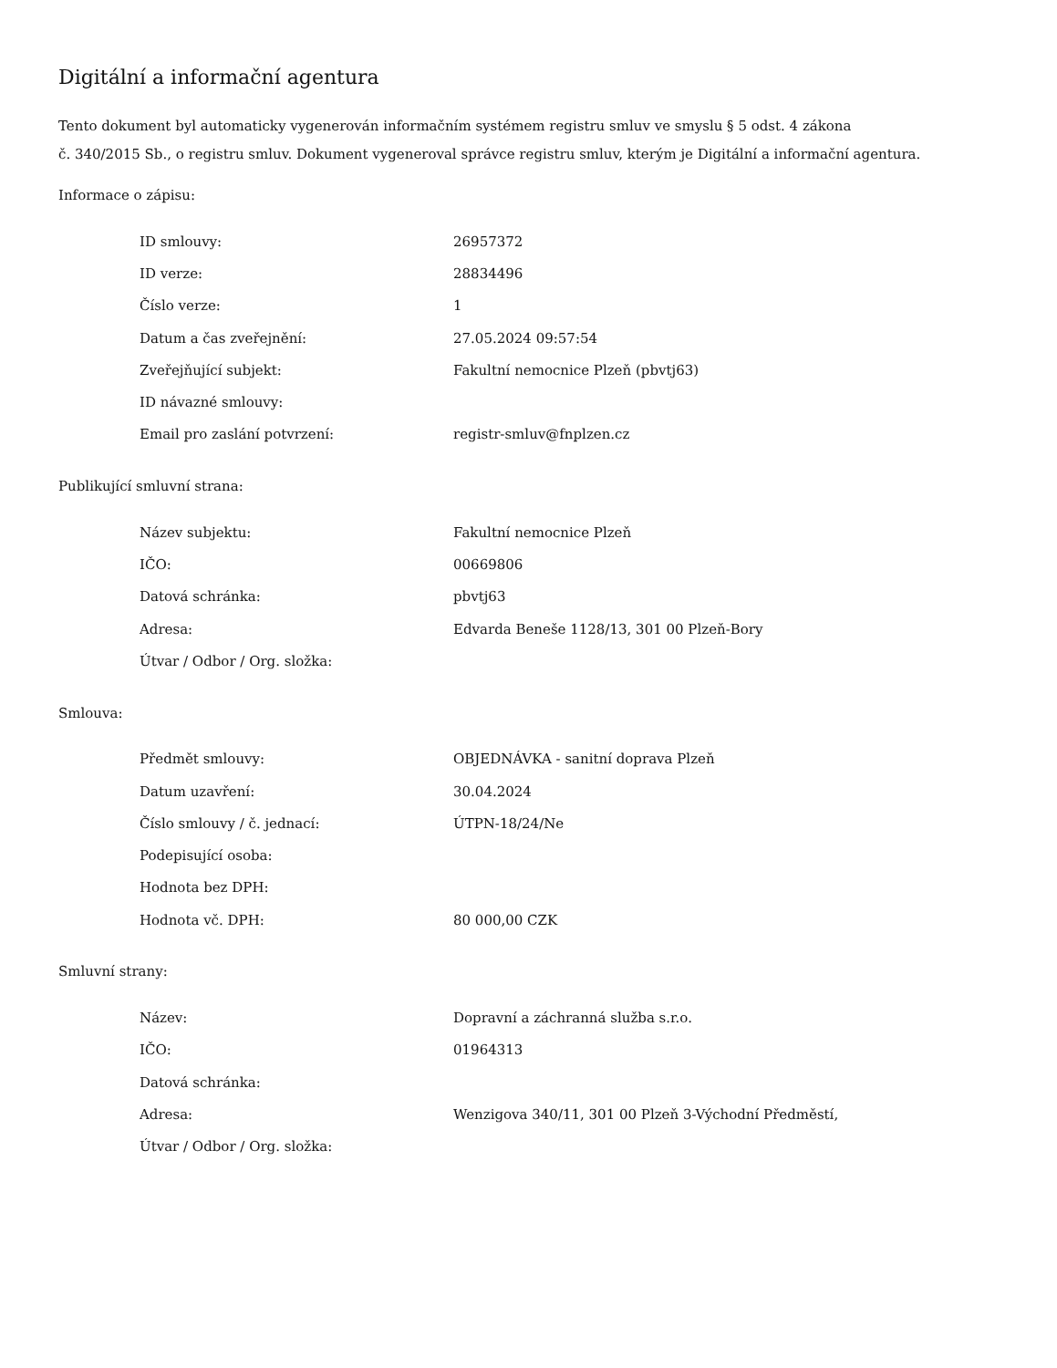Digitální a informační agentura
Tento dokument byl automaticky vygenerován informačním systémem registru smluv ve smyslu § 5 odst. 4 zákona
č. 340/2015 Sb., o registru smluv. Dokument vygeneroval správce registru smluv, kterým je Digitální a informační agentura.
Informace o zápisu:
| ID smlouvy: | 26957372 |
| ID verze: | 28834496 |
| Číslo verze: | 1 |
| Datum a čas zveřejnění: | 27.05.2024 09:57:54 |
| Zveřejňující subjekt: | Fakultní nemocnice Plzeň (pbvtj63) |
| ID návazné smlouvy: | |
| Email pro zaslání potvrzení: | registr-smluv@fnplzen.cz |
Publikující smluvní strana:
| Název subjektu: | Fakultní nemocnice Plzeň |
| IČO: | 00669806 |
| Datová schránka: | pbvtj63 |
| Adresa: | Edvarda Beneše 1128/13, 301 00 Plzeň-Bory |
| Útvar / Odbor / Org. složka: | |
Smlouva:
| Předmět smlouvy: | OBJEDNÁVKA - sanitní doprava Plzeň |
| Datum uzavření: | 30.04.2024 |
| Číslo smlouvy / č. jednací: | ÚTPN-18/24/Ne |
| Podepisující osoba: | |
| Hodnota bez DPH: | |
| Hodnota vč. DPH: | 80 000,00 CZK |
Smluvní strany:
| Název: | Dopravní a záchranná služba s.r.o. |
| IČO: | 01964313 |
| Datová schránka: | |
| Adresa: | Wenzigova 340/11, 301 00 Plzeň 3-Východní Předměstí, |
| Útvar / Odbor / Org. složka: | |